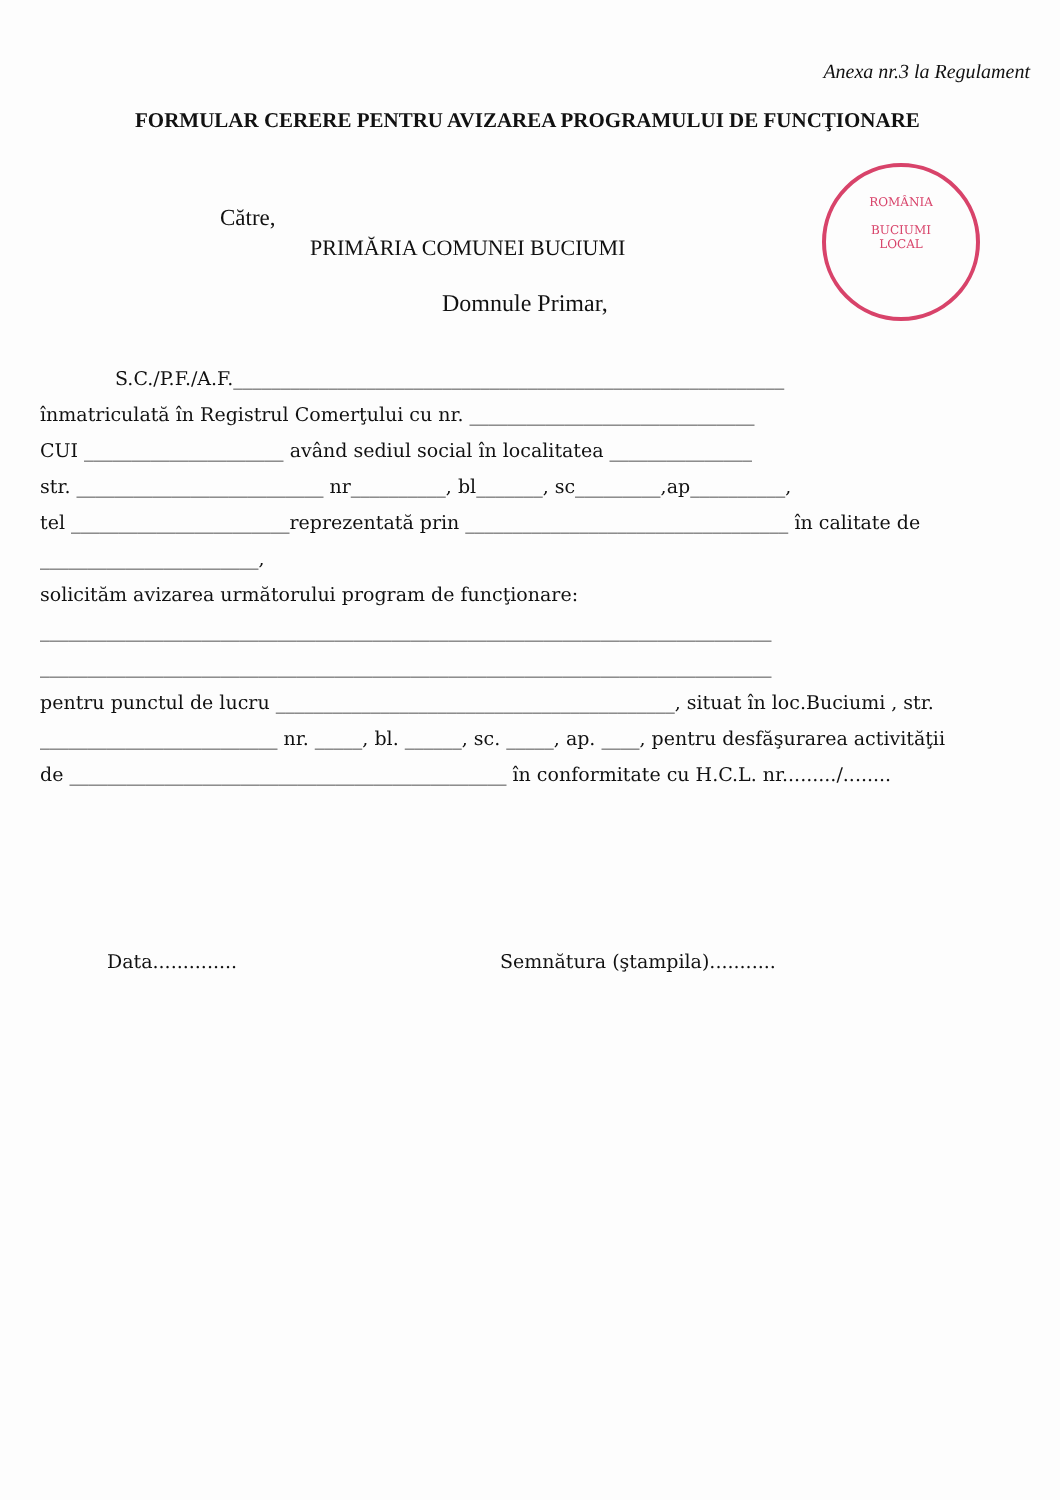Anexa nr.3 la Regulament
FORMULAR CERERE PENTRU AVIZAREA PROGRAMULUI DE FUNCŢIONARE
Către,
PRIMĂRIA COMUNEI BUCIUMI
Domnule Primar,
ROMÂNIA
BUCIUMI
LOCAL
S.C./P.F./A.F.__________________________________________________________
înmatriculată în Registrul Comerţului cu nr. ______________________________
CUI _____________________ având sediul social în localitatea _______________
str. __________________________ nr__________, bl_______, sc_________,ap__________,
tel _______________________reprezentată prin __________________________________ în calitate de
_______________________,
solicităm avizarea următorului program de funcţionare:
_____________________________________________________________________________
_____________________________________________________________________________
pentru punctul de lucru __________________________________________, situat în loc.Buciumi , str.
_________________________ nr. _____, bl. ______, sc. _____, ap. ____, pentru desfăşurarea activităţii
de ______________________________________________ în conformitate cu H.C.L. nr........./........
Data..............
Semnătura (ştampila)...........